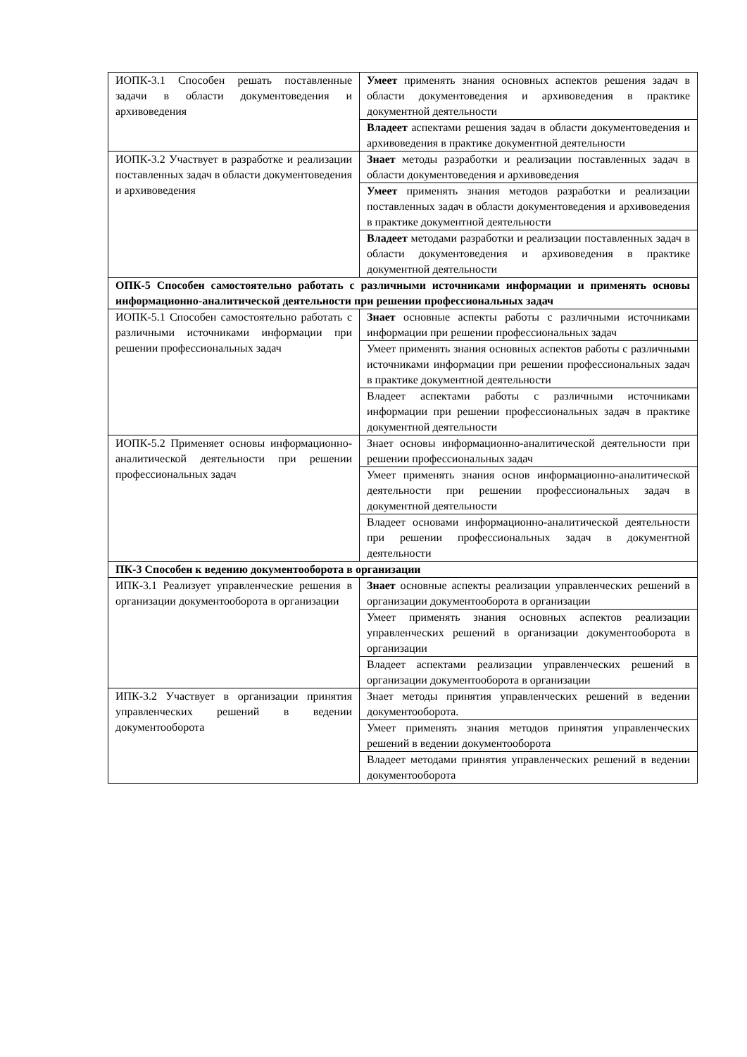| ИОПК-3.1 Способен решать поставленные задачи в области документоведения и архивоведения | Умеет применять знания основных аспектов решения задач в области документоведения и архивоведения в практике документной деятельности |
| | Владеет аспектами решения задач в области документоведения и архивоведения в практике документной деятельности |
| ИОПК-3.2 Участвует в разработке и реализации поставленных задач в области документоведения и архивоведения | Знает методы разработки и реализации поставленных задач в области документоведения и архивоведения |
| | Умеет применять знания методов разработки и реализации поставленных задач в области документоведения и архивоведения в практике документной деятельности |
| | Владеет методами разработки и реализации поставленных задач в области документоведения и архивоведения в практике документной деятельности |
| ОПК-5 Способен самостоятельно работать с различными источниками информации и применять основы информационно-аналитической деятельности при решении профессиональных задач | |
| ИОПК-5.1 Способен самостоятельно работать с различными источниками информации при решении профессиональных задач | Знает основные аспекты работы с различными источниками информации при решении профессиональных задач |
| | Умеет применять знания основных аспектов работы с различными источниками информации при решении профессиональных задач в практике документной деятельности |
| | Владеет аспектами работы с различными источниками информации при решении профессиональных задач в практике документной деятельности |
| ИОПК-5.2 Применяет основы информационно-аналитической деятельности при решении профессиональных задач | Знает основы информационно-аналитической деятельности при решении профессиональных задач |
| | Умеет применять знания основ информационно-аналитической деятельности при решении профессиональных задач в документной деятельности |
| | Владеет основами информационно-аналитической деятельности при решении профессиональных задач в документной деятельности |
| ПК-3 Способен к ведению документооборота в организации | |
| ИПК-3.1 Реализует управленческие решения в организации документооборота в организации | Знает основные аспекты реализации управленческих решений в организации документооборота в организации |
| | Умеет применять знания основных аспектов реализации управленческих решений в организации документооборота в организации |
| | Владеет аспектами реализации управленческих решений в организации документооборота в организации |
| ИПК-3.2 Участвует в организации принятия управленческих решений в ведении документооборота | Знает методы принятия управленческих решений в ведении документооборота. |
| | Умеет применять знания методов принятия управленческих решений в ведении документооборота |
| | Владеет методами принятия управленческих решений в ведении документооборота |